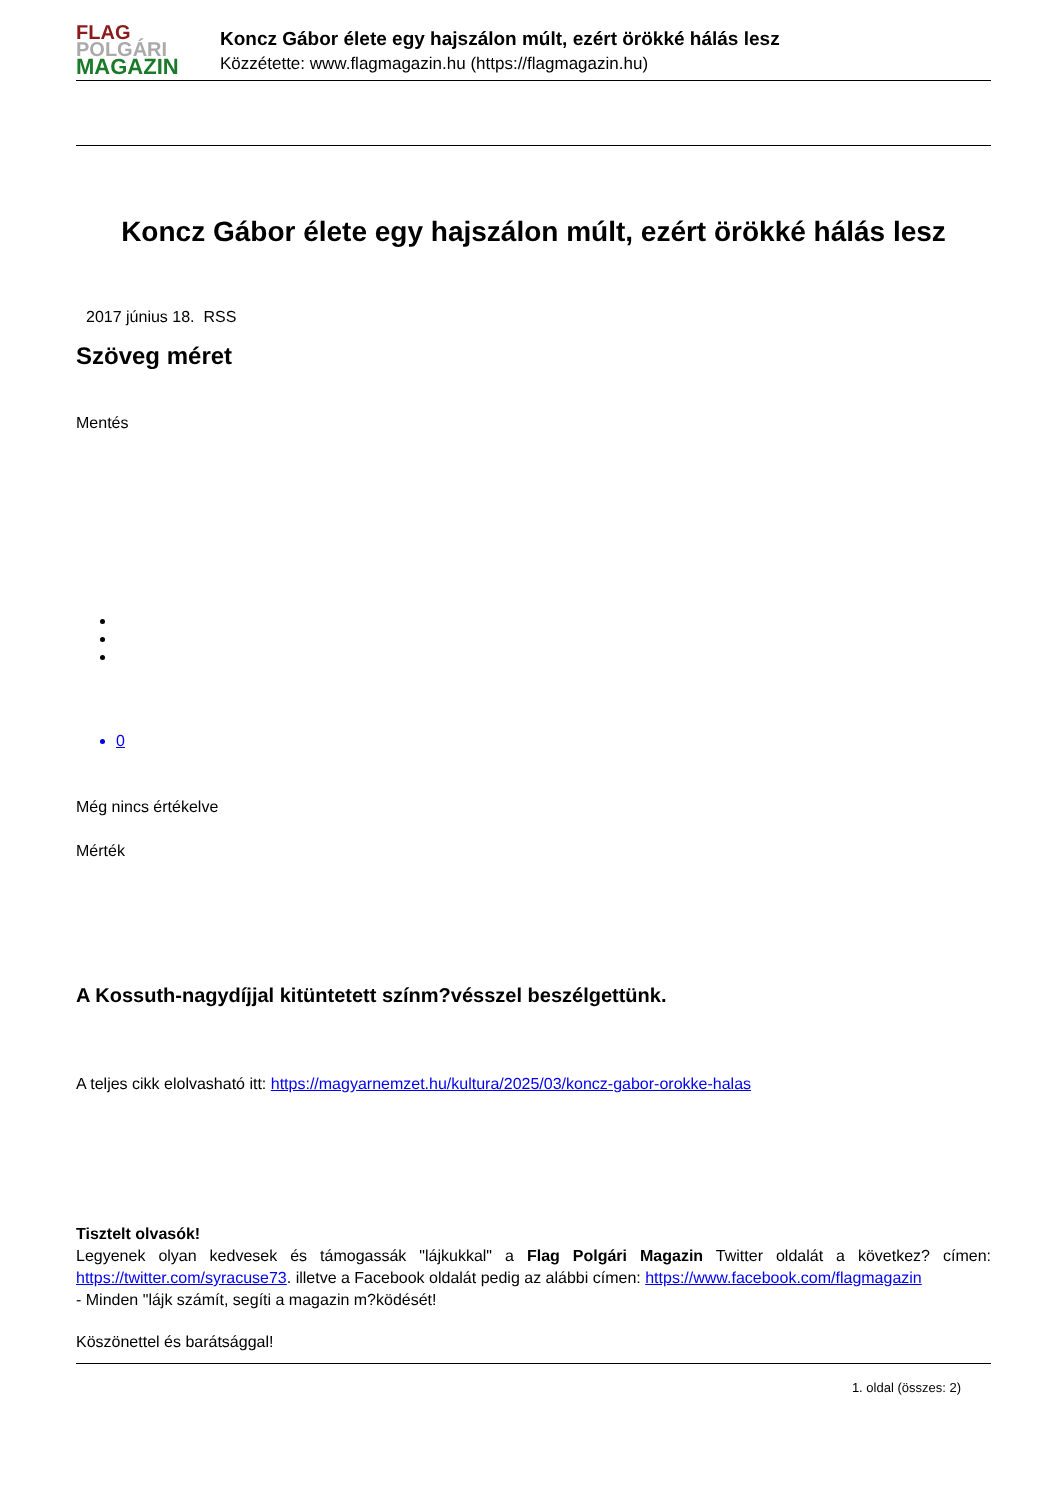FLAG
POLGÁRI
MAGAZIN
Koncz Gábor élete egy hajszálon múlt, ezért örökké hálás lesz
Közzétette: www.flagmagazin.hu (https://flagmagazin.hu)
Koncz Gábor élete egy hajszálon múlt, ezért örökké hálás lesz
2017 június 18. RSS
Szöveg méret
Mentés
0
Még nincs értékelve
Mérték
A Kossuth-nagydíjjal kitüntetett színm?vésszel beszélgettünk.
A teljes cikk elolvasható itt: https://magyarnemzet.hu/kultura/2025/03/koncz-gabor-orokke-halas
Tisztelt olvasók!
Legyenek olyan kedvesek és támogassák "lájkukkal" a Flag Polgári Magazin Twitter oldalát a következ? címen: https://twitter.com/syracuse73. illetve a Facebook oldalát pedig az alábbi címen: https://www.facebook.com/flagmagazin
- Minden "lájk számít, segíti a magazin m?ködését!
Köszönettel és barátsággal!
1. oldal (összes: 2)